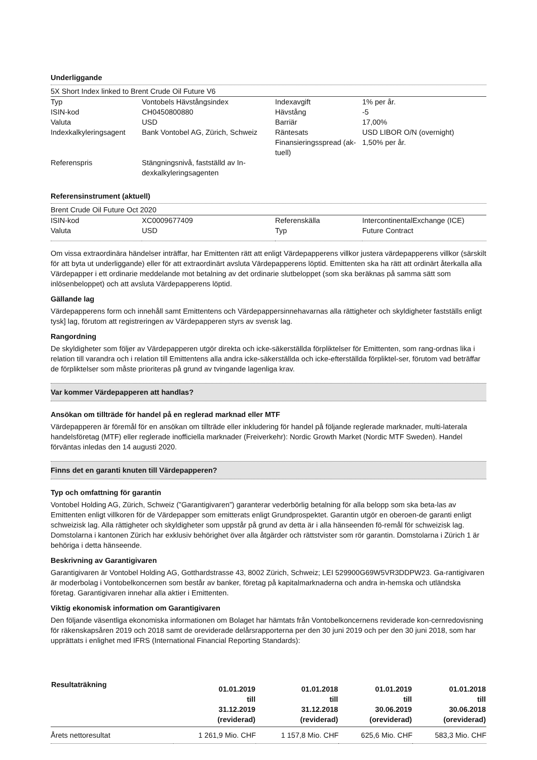Underliggande
5X Short Index linked to Brent Crude Oil Future V6
| Typ | Vontobels Hävstångsindex | Indexavgift | 1% per år. |
| ISIN-kod | CH0450800880 | Hävstång | -5 |
| Valuta | USD | Barriär | 17,00% |
| Indexkalkyleringsagent | Bank Vontobel AG, Zürich, Schweiz | Räntesats Finansieringsspread (ak-tuell) | USD LIBOR O/N (overnight) 1,50% per år. |
| Referenspris | Stängningsnivå, fastställd av In-dexkalkyleringsagenten | | |
Referensinstrument (aktuell)
Brent Crude Oil Future Oct 2020
| ISIN-kod | XC0009677409 | Referenskälla | IntercontinentalExchange (ICE) |
| Valuta | USD | Typ | Future Contract |
Om vissa extraordinära händelser inträffar, har Emittenten rätt att enligt Värdepapperens villkor justera värdepapperens villkor (särskilt för att byta ut underliggande) eller för att extraordinärt avsluta Värdepapperens löptid. Emittenten ska ha rätt att ordinärt återkalla alla Värdepapper i ett ordinarie meddelande mot betalning av det ordinarie slutbeloppet (som ska beräknas på samma sätt som inlösenbeloppet) och att avsluta Värdepapperens löptid.
Gällande lag
Värdepapperens form och innehåll samt Emittentens och Värdepappersinnehavarnas alla rättigheter och skyldigheter fastställs enligt tysk] lag, förutom att registreringen av Värdepapperen styrs av svensk lag.
Rangordning
De skyldigheter som följer av Värdepapperen utgör direkta och icke-säkerställda förpliktelser för Emittenten, som rang-ordnas lika i relation till varandra och i relation till Emittentens alla andra icke-säkerställda och icke-efterställda förpliktel-ser, förutom vad beträffar de förpliktelser som måste prioriteras på grund av tvingande lagenliga krav.
Var kommer Värdepapperen att handlas?
Ansökan om tillträde för handel på en reglerad marknad eller MTF
Värdepapperen är föremål för en ansökan om tillträde eller inkludering för handel på följande reglerade marknader, multi-laterala handelsföretag (MTF) eller reglerade inofficiella marknader (Freiverkehr): Nordic Growth Market (Nordic MTF Sweden). Handel förväntas inledas den 14 augusti 2020.
Finns det en garanti knuten till Värdepapperen?
Typ och omfattning för garantin
Vontobel Holding AG, Zürich, Schweiz (”Garantigivaren”) garanterar vederbörlig betalning för alla belopp som ska beta-las av Emittenten enligt villkoren för de Värdepapper som emitterats enligt Grundprospektet. Garantin utgör en oberoen-de garanti enligt schweizisk lag. Alla rättigheter och skyldigheter som uppstår på grund av detta är i alla hänseenden fö-remål för schweizisk lag. Domstolarna i kantonen Zürich har exklusiv behörighet över alla åtgärder och rättstvister som rör garantin. Domstolarna i Zürich 1 är behöriga i detta hänseende.
Beskrivning av Garantigivaren
Garantigivaren är Vontobel Holding AG, Gotthardstrasse 43, 8002 Zürich, Schweiz; LEI 529900G69W5VR3DDPW23. Ga-rantigivaren är moderbolag i Vontobelkoncernen som består av banker, företag på kapitalmarknaderna och andra in-hemska och utländska företag. Garantigivaren innehar alla aktier i Emittenten.
Viktig ekonomisk information om Garantigivaren
Den följande väsentliga ekonomiska informationen om Bolaget har hämtats från Vontobelkoncernens reviderade kon-cernredovisning för räkenskapsåren 2019 och 2018 samt de oreviderade delårsrapporterna per den 30 juni 2019 och per den 30 juni 2018, som har upprättats i enlighet med IFRS (International Financial Reporting Standards):
| Resultaträkning | 01.01.2019 till 31.12.2019 (reviderad) | 01.01.2018 till 31.12.2018 (reviderad) | 01.01.2019 till 30.06.2019 (oreviderad) | 01.01.2018 till 30.06.2018 (oreviderad) |
| --- | --- | --- | --- | --- |
| Årets nettoresultat | 1 261,9 Mio. CHF | 1 157,8 Mio. CHF | 625,6 Mio. CHF | 583,3 Mio. CHF |